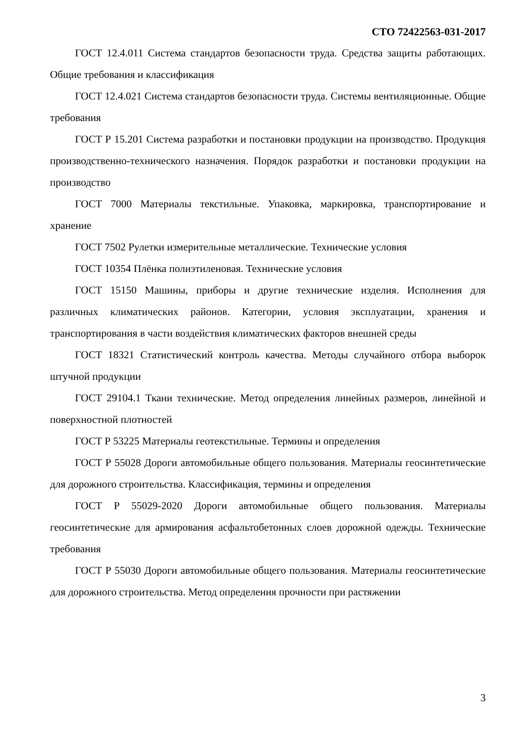СТО 72422563-031-2017
ГОСТ 12.4.011 Система стандартов безопасности труда. Средства защиты работающих. Общие требования и классификация
ГОСТ 12.4.021 Система стандартов безопасности труда. Системы вентиляционные. Общие требования
ГОСТ Р 15.201 Система разработки и постановки продукции на производство. Продукция производственно-технического назначения. Порядок разработки и постановки продукции на производство
ГОСТ 7000 Материалы текстильные. Упаковка, маркировка, транспортирование и хранение
ГОСТ 7502 Рулетки измерительные металлические. Технические условия
ГОСТ 10354 Плёнка полиэтиленовая. Технические условия
ГОСТ 15150 Машины, приборы и другие технические изделия. Исполнения для различных климатических районов. Категории, условия эксплуатации, хранения и транспортирования в части воздействия климатических факторов внешней среды
ГОСТ 18321 Статистический контроль качества. Методы случайного отбора выборок штучной продукции
ГОСТ 29104.1 Ткани технические. Метод определения линейных размеров, линейной и поверхностной плотностей
ГОСТ Р 53225 Материалы геотекстильные. Термины и определения
ГОСТ Р 55028 Дороги автомобильные общего пользования. Материалы геосинтетические для дорожного строительства. Классификация, термины и определения
ГОСТ Р 55029-2020 Дороги автомобильные общего пользования. Материалы геосинтетические для армирования асфальтобетонных слоев дорожной одежды. Технические требования
ГОСТ Р 55030 Дороги автомобильные общего пользования. Материалы геосинтетические для дорожного строительства. Метод определения прочности при растяжении
3